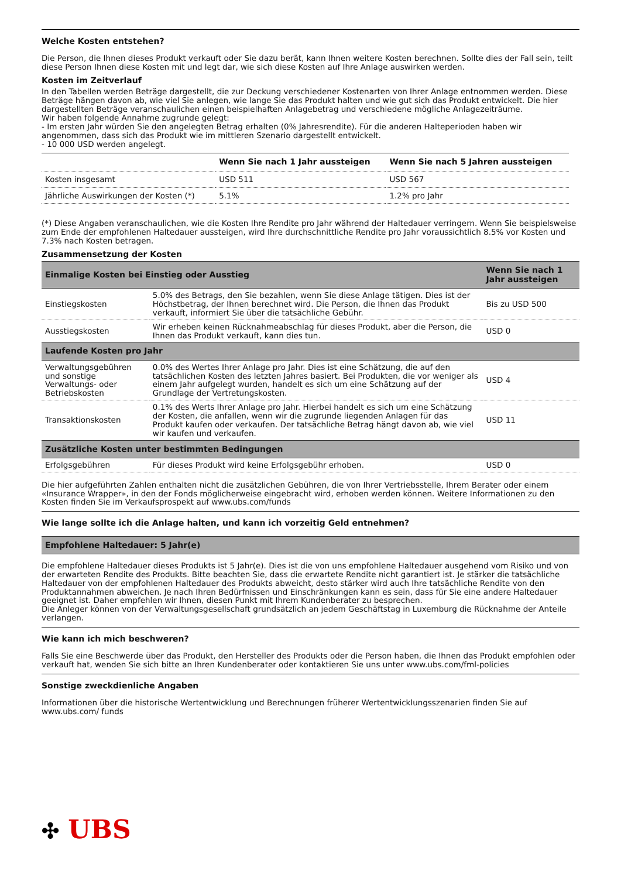Welche Kosten entstehen?
Die Person, die Ihnen dieses Produkt verkauft oder Sie dazu berät, kann Ihnen weitere Kosten berechnen. Sollte dies der Fall sein, teilt diese Person Ihnen diese Kosten mit und legt dar, wie sich diese Kosten auf Ihre Anlage auswirken werden.
Kosten im Zeitverlauf
In den Tabellen werden Beträge dargestellt, die zur Deckung verschiedener Kostenarten von Ihrer Anlage entnommen werden. Diese Beträge hängen davon ab, wie viel Sie anlegen, wie lange Sie das Produkt halten und wie gut sich das Produkt entwickelt. Die hier dargestellten Beträge veranschaulichen einen beispielhaften Anlagebetrag und verschiedene mögliche Anlagezeiträume.
Wir haben folgende Annahme zugrunde gelegt:
- Im ersten Jahr würden Sie den angelegten Betrag erhalten (0% Jahresrendite). Für die anderen Halteperioden haben wir angenommen, dass sich das Produkt wie im mittleren Szenario dargestellt entwickelt.
- 10 000 USD werden angelegt.
| | Wenn Sie nach 1 Jahr aussteigen | Wenn Sie nach 5 Jahren aussteigen |
| --- | --- | --- |
| Kosten insgesamt | USD 511 | USD 567 |
| Jährliche Auswirkungen der Kosten (*) | 5.1% | 1.2% pro Jahr |
(*) Diese Angaben veranschaulichen, wie die Kosten Ihre Rendite pro Jahr während der Haltedauer verringern. Wenn Sie beispielsweise zum Ende der empfohlenen Haltedauer aussteigen, wird Ihre durchschnittliche Rendite pro Jahr voraussichtlich 8.5% vor Kosten und 7.3% nach Kosten betragen.
Zusammensetzung der Kosten
| Einmalige Kosten bei Einstieg oder Ausstieg | | Wenn Sie nach 1 Jahr aussteigen |
| --- | --- | --- |
| Einstiegskosten | 5.0% des Betrags, den Sie bezahlen, wenn Sie diese Anlage tätigen. Dies ist der Höchstbetrag, der Ihnen berechnet wird. Die Person, die Ihnen das Produkt verkauft, informiert Sie über die tatsächliche Gebühr. | Bis zu USD 500 |
| Ausstiegskosten | Wir erheben keinen Rücknahmeabschlag für dieses Produkt, aber die Person, die Ihnen das Produkt verkauft, kann dies tun. | USD 0 |
| Laufende Kosten pro Jahr | | |
| Verwaltungsgebühren und sonstige Verwaltungs- oder Betriebskosten | 0.0% des Wertes Ihrer Anlage pro Jahr. Dies ist eine Schätzung, die auf den tatsächlichen Kosten des letzten Jahres basiert. Bei Produkten, die vor weniger als einem Jahr aufgelegt wurden, handelt es sich um eine Schätzung auf der Grundlage der Vertretungskosten. | USD 4 |
| Transaktionskosten | 0.1% des Werts Ihrer Anlage pro Jahr. Hierbei handelt es sich um eine Schätzung der Kosten, die anfallen, wenn wir die zugrunde liegenden Anlagen für das Produkt kaufen oder verkaufen. Der tatsächliche Betrag hängt davon ab, wie viel wir kaufen und verkaufen. | USD 11 |
| Zusätzliche Kosten unter bestimmten Bedingungen | | |
| Erfolgsgebühren | Für dieses Produkt wird keine Erfolgsgebühr erhoben. | USD 0 |
Die hier aufgeführten Zahlen enthalten nicht die zusätzlichen Gebühren, die von Ihrer Vertriebsstelle, Ihrem Berater oder einem «Insurance Wrapper», in den der Fonds möglicherweise eingebracht wird, erhoben werden können. Weitere Informationen zu den Kosten finden Sie im Verkaufsprospekt auf www.ubs.com/funds
Wie lange sollte ich die Anlage halten, und kann ich vorzeitig Geld entnehmen?
| Empfohlene Haltedauer: 5 Jahr(e) |
| --- |
Die empfohlene Haltedauer dieses Produkts ist 5 Jahr(e). Dies ist die von uns empfohlene Haltedauer ausgehend vom Risiko und von der erwarteten Rendite des Produkts. Bitte beachten Sie, dass die erwartete Rendite nicht garantiert ist. Je stärker die tatsächliche Haltedauer von der empfohlenen Haltedauer des Produkts abweicht, desto stärker wird auch Ihre tatsächliche Rendite von den Produktannahmen abweichen. Je nach Ihren Bedürfnissen und Einschränkungen kann es sein, dass für Sie eine andere Haltedauer geeignet ist. Daher empfehlen wir Ihnen, diesen Punkt mit Ihrem Kundenberater zu besprechen.
Die Anleger können von der Verwaltungsgesellschaft grundsätzlich an jedem Geschäftstag in Luxemburg die Rücknahme der Anteile verlangen.
Wie kann ich mich beschweren?
Falls Sie eine Beschwerde über das Produkt, den Hersteller des Produkts oder die Person haben, die Ihnen das Produkt empfohlen oder verkauft hat, wenden Sie sich bitte an Ihren Kundenberater oder kontaktieren Sie uns unter www.ubs.com/fml-policies
Sonstige zweckdienliche Angaben
Informationen über die historische Wertentwicklung und Berechnungen früherer Wertentwicklungsszenarien finden Sie auf www.ubs.com/ funds
✣ UBS